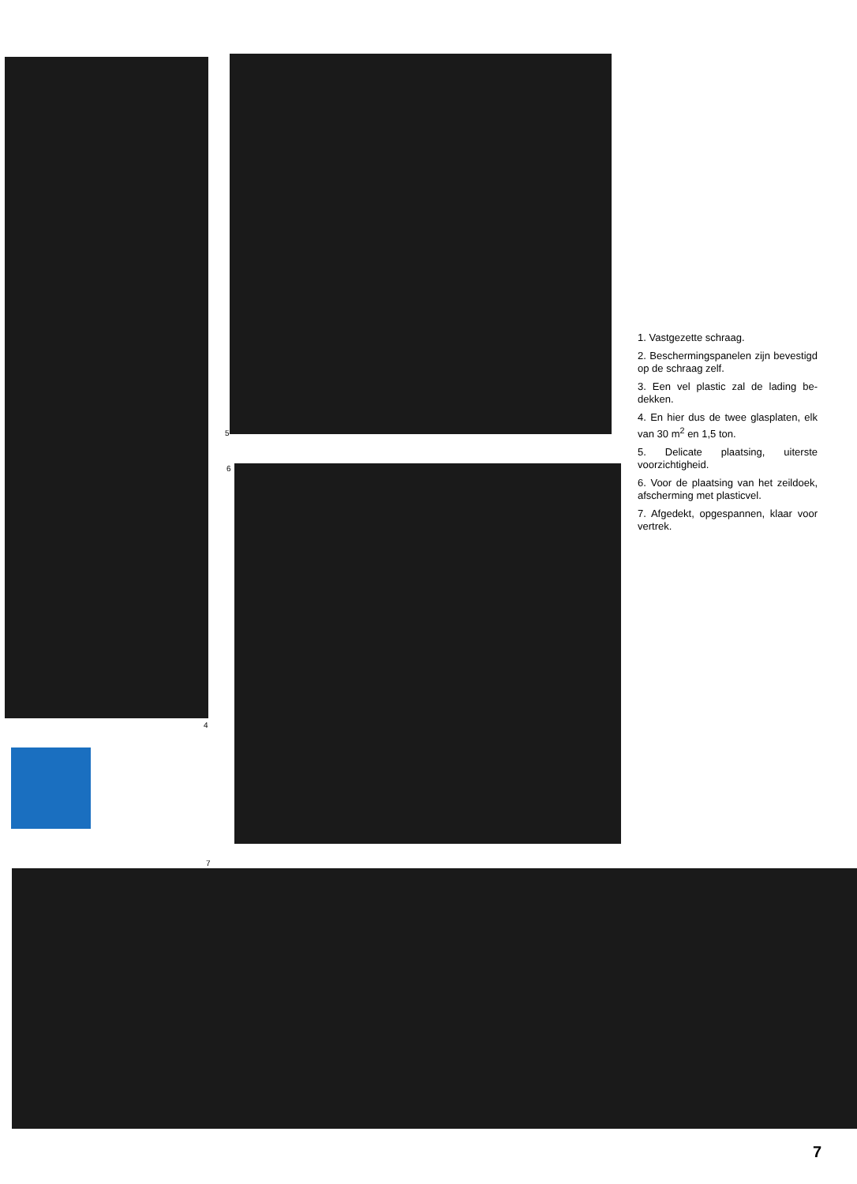5
6
4
7
1. Vastgezette schraag.
2. Beschermingspanelen zijn be­vestigd op de schraag zelf.
3. Een vel plastic zal de lading be­dekken.
4. En hier dus de twee glasplaten, elk van 30 m<sup>2</sup> en 1,5 ton.
5. Delicate plaatsing, uiterste voorzichtigheid.
6. Voor de plaatsing van het zeildoek, afscherming met plasticvel.
7. Afgedekt, opgespannen, klaar voor vertrek.
7